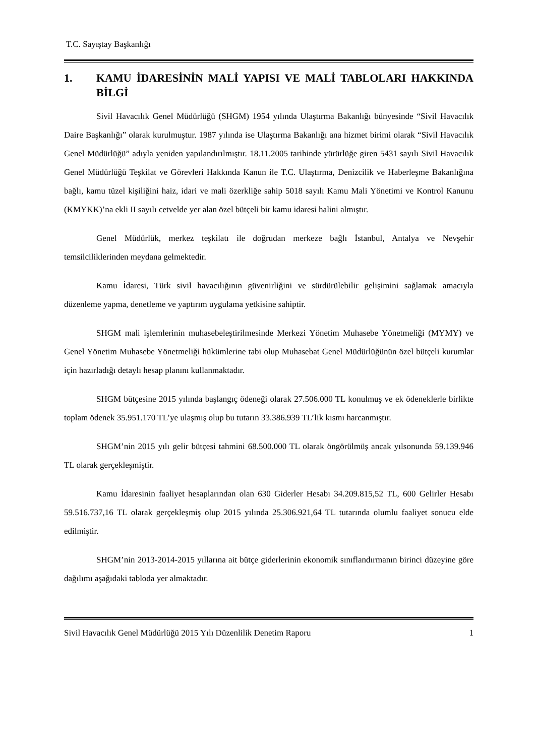T.C. Sayıştay Başkanlığı
1. KAMU İDARESİNİN MALİ YAPISI VE MALİ TABLOLARI HAKKINDA BİLGİ
Sivil Havacılık Genel Müdürlüğü (SHGM) 1954 yılında Ulaştırma Bakanlığı bünyesinde “Sivil Havacılık Daire Başkanlığı” olarak kurulmuştur. 1987 yılında ise Ulaştırma Bakanlığı ana hizmet birimi olarak “Sivil Havacılık Genel Müdürlüğü” adıyla yeniden yapılandırılmıştır. 18.11.2005 tarihinde yürürlüğe giren 5431 sayılı Sivil Havacılık Genel Müdürlüğü Teşkilat ve Görevleri Hakkında Kanun ile T.C. Ulaştırma, Denizcilik ve Haberleşme Bakanlığına bağlı, kamu tüzel kişiliğini haiz, idari ve mali özerkliğe sahip 5018 sayılı Kamu Mali Yönetimi ve Kontrol Kanunu (KMYKK)’na ekli II sayılı cetvelde yer alan özel bütçeli bir kamu idaresi halini almıştır.
Genel Müdürlük, merkez teşkilatı ile doğrudan merkeze bağlı İstanbul, Antalya ve Nevşehir temsilciliklerinden meydana gelmektedir.
Kamu İdaresi, Türk sivil havacılığının güvenirliğini ve sürdürülebilir gelişimini sağlamak amacıyla düzenleme yapma, denetleme ve yaptırım uygulama yetkisine sahiptir.
SHGM mali işlemlerinin muhasebeleştirilmesinde Merkezi Yönetim Muhasebe Yönetmeliği (MYMY) ve Genel Yönetim Muhasebe Yönetmeliği hükümlerine tabi olup Muhasebat Genel Müdürlüğünün özel bütçeli kurumlar için hazırladığı detaylı hesap planını kullanmaktadır.
SHGM bütçesine 2015 yılında başlangıç ödeneği olarak 27.506.000 TL konulmuş ve ek ödeneklerle birlikte toplam ödenek 35.951.170 TL’ye ulaşmış olup bu tutarın 33.386.939 TL’lik kısmı harcanmıştır.
SHGM’nin 2015 yılı gelir bütçesi tahmini 68.500.000 TL olarak öngörülmüş ancak yılsonunda 59.139.946 TL olarak gerçekleşmiştir.
Kamu İdaresinin faaliyet hesaplarından olan 630 Giderler Hesabı 34.209.815,52 TL, 600 Gelirler Hesabı 59.516.737,16 TL olarak gerçekleşmiş olup 2015 yılında 25.306.921,64 TL tutarında olumlu faaliyet sonucu elde edilmiştir.
SHGM’nin 2013-2014-2015 yıllarına ait bütçe giderlerinin ekonomik sınıflandırmanın birinci düzeyine göre dağılımı aşağıdaki tabloda yer almaktadır.
Sivil Havacılık Genel Müdürlüğü 2015 Yılı Düzenlilik Denetim Raporu 1